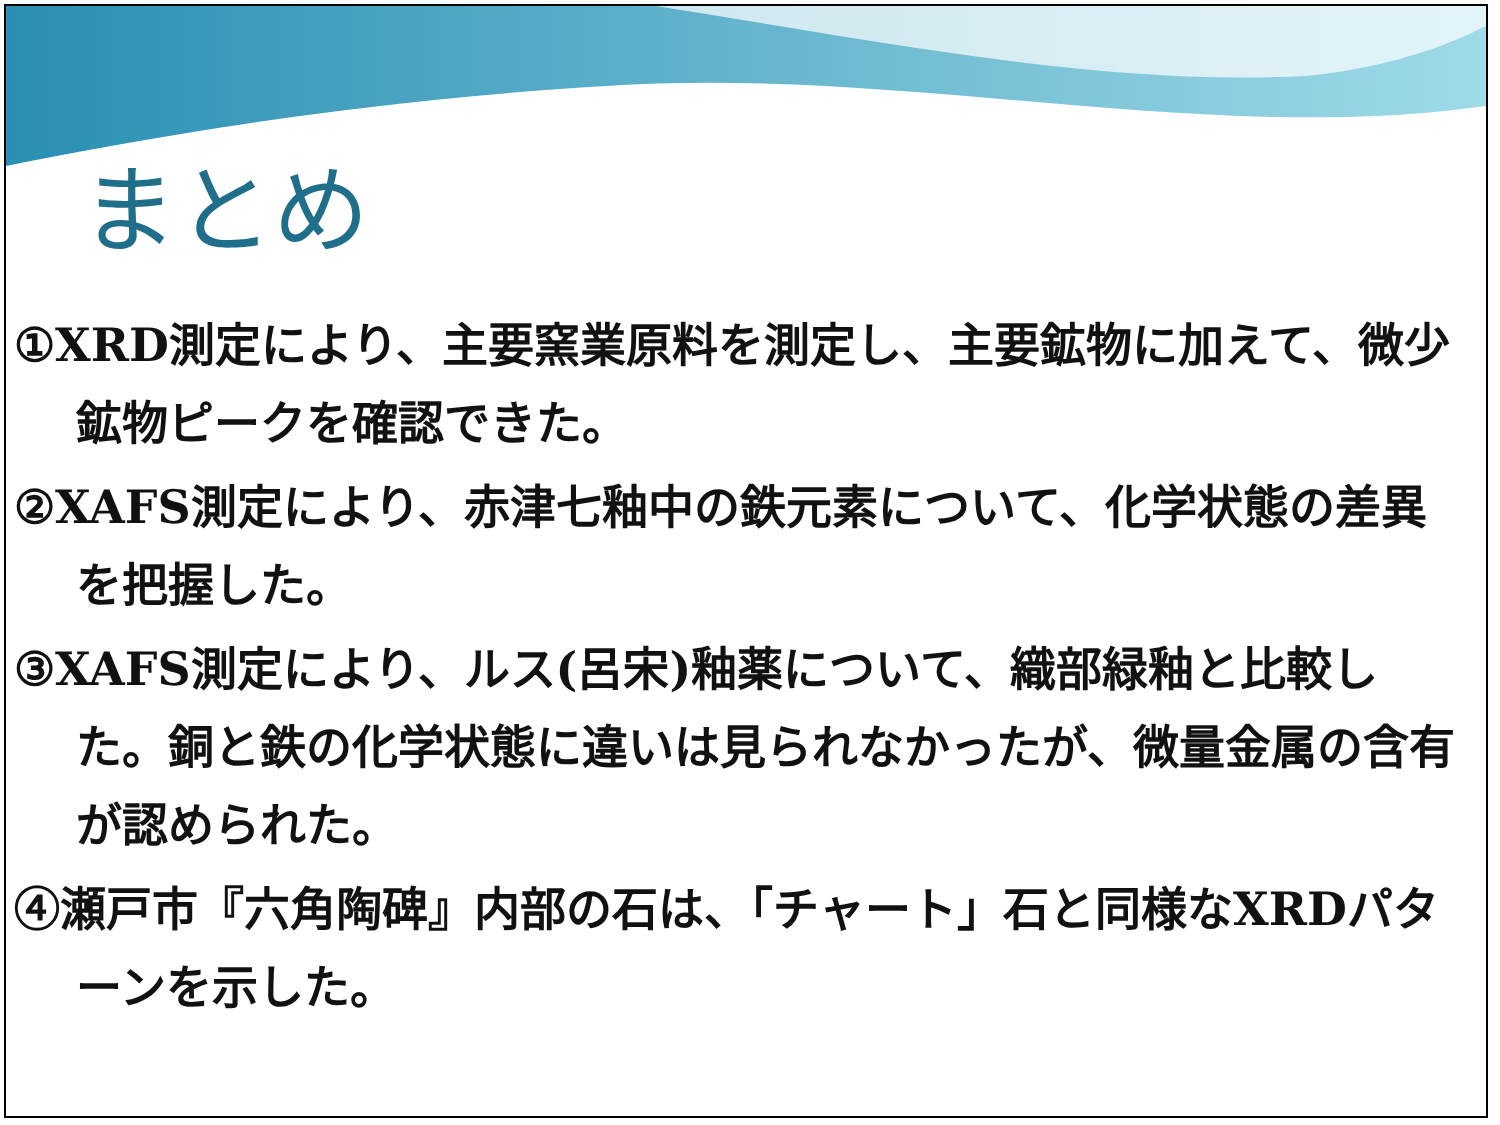まとめ
①XRD測定により、主要窯業原料を測定し、主要鉱物に加えて、微少鉱物ピークを確認できた。
②XAFS測定により、赤津七釉中の鉄元素について、化学状態の差異を把握した。
③XAFS測定により、ルス(呂宋)釉薬について、織部緑釉と比較した。銅と鉄の化学状態に違いは見られなかったが、微量金属の含有が認められた。
④瀬戸市『六角陶碑』内部の石は、「チャート」石と同様なXRDパターンを示した。